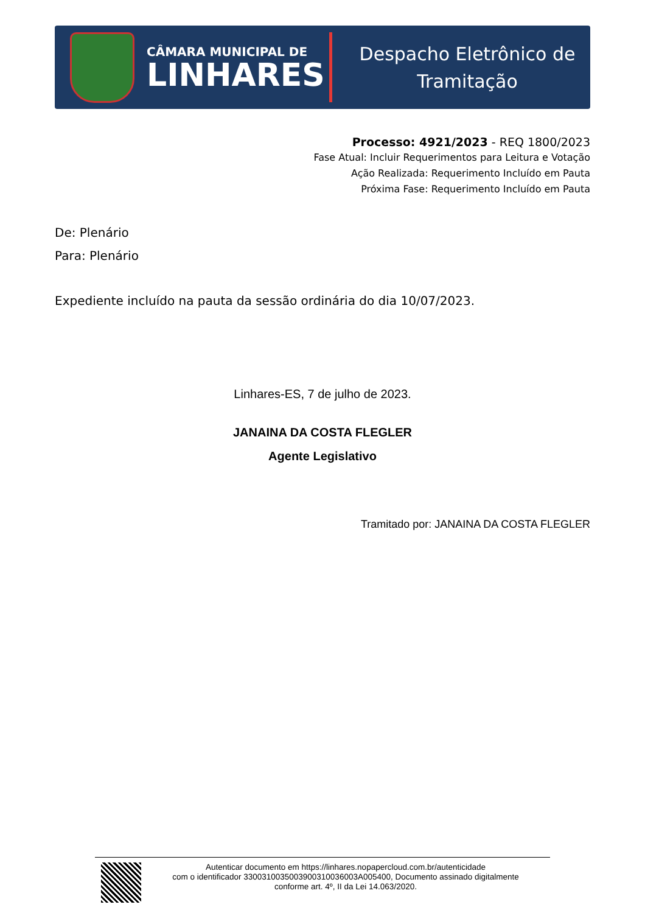CÂMARA MUNICIPAL DE
LINHARES
Despacho Eletrônico de
Tramitação
Processo: 4921/2023 - REQ 1800/2023
Fase Atual: Incluir Requerimentos para Leitura e Votação
Ação Realizada: Requerimento Incluído em Pauta
Próxima Fase: Requerimento Incluído em Pauta
De: Plenário
Para: Plenário
Expediente incluído na pauta da sessão ordinária do dia 10/07/2023.
Linhares-ES, 7 de julho de 2023.
JANAINA DA COSTA FLEGLER
Agente Legislativo
Tramitado por: JANAINA DA COSTA FLEGLER
Autenticar documento em https://linhares.nopapercloud.com.br/autenticidade
com o identificador 3300310035003900310036003A005400, Documento assinado digitalmente
conforme art. 4º, II da Lei 14.063/2020.